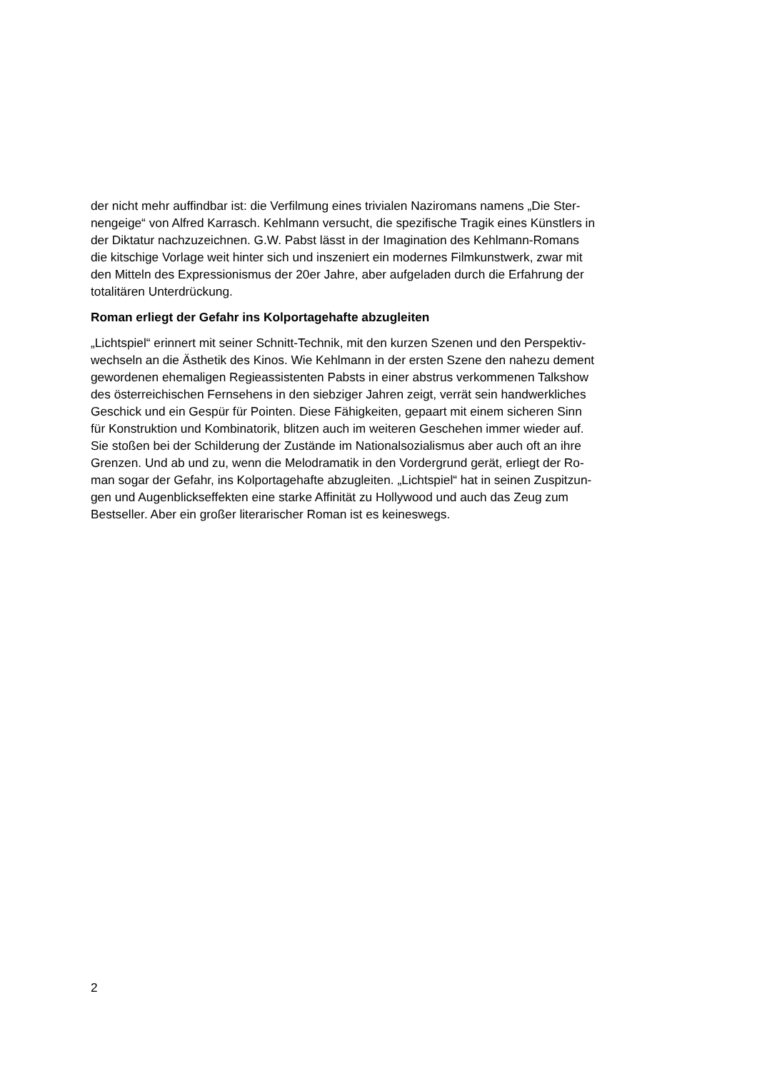der nicht mehr auffindbar ist: die Verfilmung eines trivialen Naziromans namens „Die Ster-
nengeige“ von Alfred Karrasch. Kehlmann versucht, die spezifische Tragik eines Künstlers in
der Diktatur nachzuzeichnen. G.W. Pabst lässt in der Imagination des Kehlmann-Romans
die kitschige Vorlage weit hinter sich und inszeniert ein modernes Filmkunstwerk, zwar mit
den Mitteln des Expressionismus der 20er Jahre, aber aufgeladen durch die Erfahrung der
totalitären Unterdrückung.
Roman erliegt der Gefahr ins Kolportagehafte abzugleiten
„Lichtspiel“ erinnert mit seiner Schnitt-Technik, mit den kurzen Szenen und den Perspektiv-
wechseln an die Ästhetik des Kinos. Wie Kehlmann in der ersten Szene den nahezu dement
gewordenen ehemaligen Regieassistenten Pabsts in einer abstrus verkommenen Talkshow
des österreichischen Fernsehens in den siebziger Jahren zeigt, verrät sein handwerkliches
Geschick und ein Gespür für Pointen. Diese Fähigkeiten, gepaart mit einem sicheren Sinn
für Konstruktion und Kombinatorik, blitzen auch im weiteren Geschehen immer wieder auf.
Sie stoßen bei der Schilderung der Zustände im Nationalsozialismus aber auch oft an ihre
Grenzen. Und ab und zu, wenn die Melodramatik in den Vordergrund gerät, erliegt der Ro-
man sogar der Gefahr, ins Kolportagehafte abzugleiten. „Lichtspiel“ hat in seinen Zuspitzun-
gen und Augenblickseffekten eine starke Affinität zu Hollywood und auch das Zeug zum
Bestseller. Aber ein großer literarischer Roman ist es keineswegs.
2